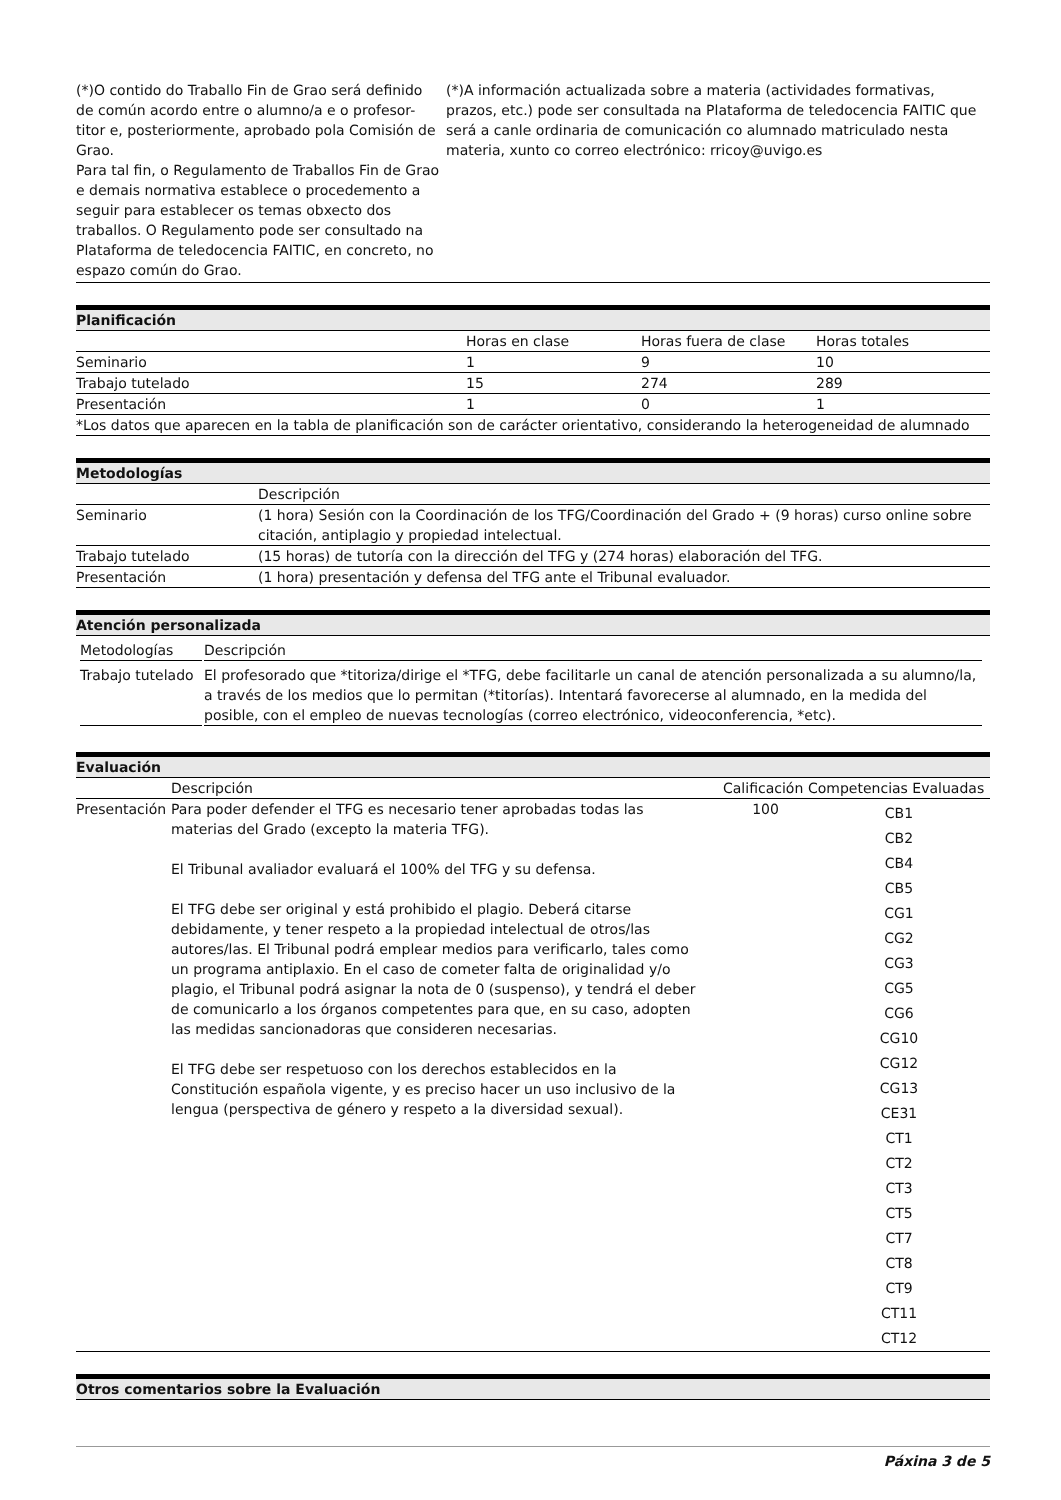| (*)O contido do Traballo Fin de Grao será definido de común acordo entre o alumno/a e o profesor-titor e, posteriormente, aprobado pola Comisión de Grao. Para tal fin, o Regulamento de Traballos Fin de Grao e demais normativa establece o procedemento a seguir para establecer os temas obxecto dos traballos. O Regulamento pode ser consultado na Plataforma de teledocencia FAITIC, en concreto, no espazo común do Grao. | (*)A información actualizada sobre a materia (actividades formativas, prazos, etc.) pode ser consultada na Plataforma de teledocencia FAITIC que será a canle ordinaria de comunicación co alumnado matriculado nesta materia, xunto co correo electrónico: rricoy@uvigo.es |
Planificación
| | Horas en clase | Horas fuera de clase | Horas totales |
| --- | --- | --- | --- |
| Seminario | 1 | 9 | 10 |
| Trabajo tutelado | 15 | 274 | 289 |
| Presentación | 1 | 0 | 1 |
| *Los datos que aparecen en la tabla de planificación son de carácter orientativo, considerando la heterogeneidad de alumnado | | | |
Metodologías
| | Descripción |
| --- | --- |
| Seminario | (1 hora) Sesión con la Coordinación de los TFG/Coordinación del Grado + (9 horas) curso online sobre citación, antiplagio y propiedad intelectual. |
| Trabajo tutelado | (15 horas) de tutoría con la dirección del TFG y (274 horas) elaboración del TFG. |
| Presentación | (1 hora) presentación y defensa del TFG ante el Tribunal evaluador. |
Atención personalizada
| Metodologías | Descripción |
| --- | --- |
| Trabajo tutelado | El profesorado que *titoriza/dirige el *TFG, debe facilitarle un canal de atención personalizada a su alumno/la, a través de los medios que lo permitan (*titorías). Intentará favorecerse al alumnado, en la medida del posible, con el empleo de nuevas tecnologías (correo electrónico, videoconferencia, *etc). |
Evaluación
| | Descripción | Calificación | Competencias Evaluadas |
| --- | --- | --- | --- |
| Presentación | Para poder defender el TFG es necesario tener aprobadas todas las materias del Grado (excepto la materia TFG). El Tribunal avaliador evaluará el 100% del TFG y su defensa. El TFG debe ser original y está prohibido el plagio. Deberá citarse debidamente, y tener respeto a la propiedad intelectual de otros/las autores/las. El Tribunal podrá emplear medios para verificarlo, tales como un programa antiplaxio. En el caso de cometer falta de originalidad y/o plagio, el Tribunal podrá asignar la nota de 0 (suspenso), y tendrá el deber de comunicarlo a los órganos competentes para que, en su caso, adopten las medidas sancionadoras que consideren necesarias. El TFG debe ser respetuoso con los derechos establecidos en la Constitución española vigente, y es preciso hacer un uso inclusivo de la lengua (perspectiva de género y respeto a la diversidad sexual). | 100 | CB1 CB2 CB4 CB5 CG1 CG2 CG3 CG5 CG6 CG10 CG12 CG13 CE31 CT1 CT2 CT3 CT5 CT7 CT8 CT9 CT11 CT12 |
Otros comentarios sobre la Evaluación
Páxina 3 de 5